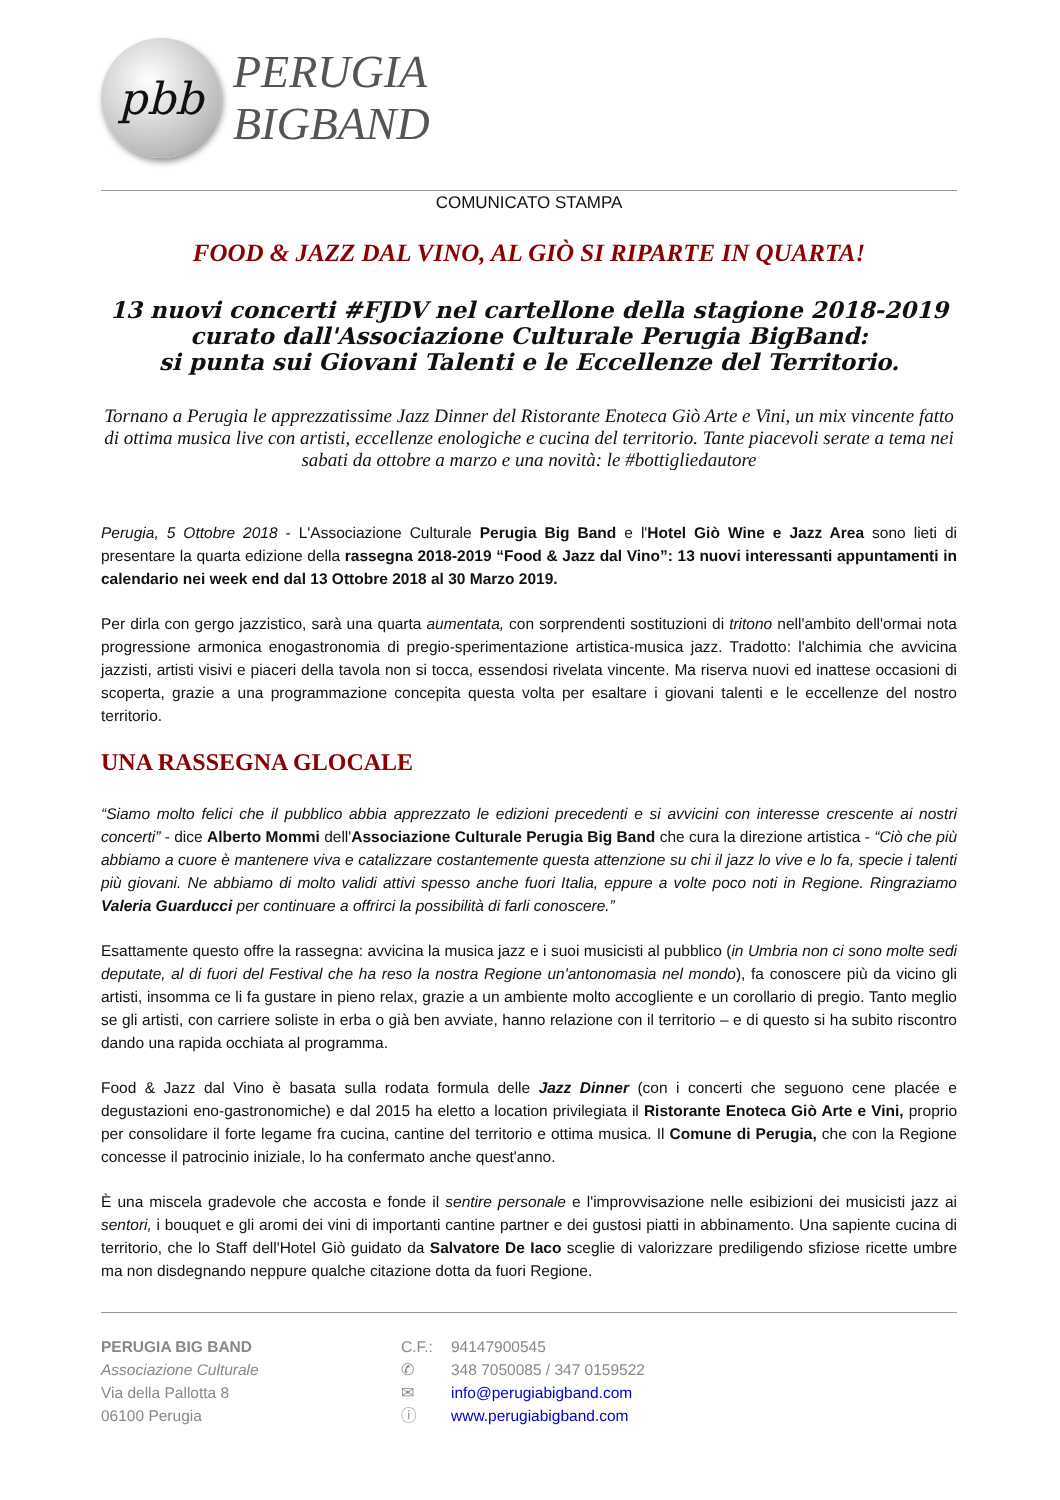pbb
PERUGIA
BIGBAND
COMUNICATO STAMPA
FOOD & JAZZ DAL VINO, AL GIÒ SI RIPARTE IN QUARTA!
13 nuovi concerti #FJDV nel cartellone della stagione 2018-2019
curato dall'Associazione Culturale Perugia BigBand:
si punta sui Giovani Talenti e le Eccellenze del Territorio.
Tornano a Perugia le apprezzatissime Jazz Dinner del Ristorante Enoteca Giò Arte e Vini, un mix vincente fatto di ottima musica live con artisti, eccellenze enologiche e cucina del territorio. Tante piacevoli serate a tema nei sabati da ottobre a marzo e una novità: le #bottigliedautore
Perugia, 5 Ottobre 2018 - L'Associazione Culturale Perugia Big Band e l'Hotel Giò Wine e Jazz Area sono lieti di presentare la quarta edizione della rassegna 2018-2019 “Food & Jazz dal Vino”: 13 nuovi interessanti appuntamenti in calendario nei week end dal 13 Ottobre 2018 al 30 Marzo 2019.
Per dirla con gergo jazzistico, sarà una quarta aumentata, con sorprendenti sostituzioni di tritono nell'ambito dell'ormai nota progressione armonica enogastronomia di pregio-sperimentazione artistica-musica jazz. Tradotto: l'alchimia che avvicina jazzisti, artisti visivi e piaceri della tavola non si tocca, essendosi rivelata vincente. Ma riserva nuovi ed inattese occasioni di scoperta, grazie a una programmazione concepita questa volta per esaltare i giovani talenti e le eccellenze del nostro territorio.
UNA RASSEGNA GLOCALE
“Siamo molto felici che il pubblico abbia apprezzato le edizioni precedenti e si avvicini con interesse crescente ai nostri concerti” - dice Alberto Mommi dell'Associazione Culturale Perugia Big Band che cura la direzione artistica - “Ciò che più abbiamo a cuore è mantenere viva e catalizzare costantemente questa attenzione su chi il jazz lo vive e lo fa, specie i talenti più giovani. Ne abbiamo di molto validi attivi spesso anche fuori Italia, eppure a volte poco noti in Regione. Ringraziamo Valeria Guarducci per continuare a offrirci la possibilità di farli conoscere.”
Esattamente questo offre la rassegna: avvicina la musica jazz e i suoi musicisti al pubblico (in Umbria non ci sono molte sedi deputate, al di fuori del Festival che ha reso la nostra Regione un'antonomasia nel mondo), fa conoscere più da vicino gli artisti, insomma ce li fa gustare in pieno relax, grazie a un ambiente molto accogliente e un corollario di pregio. Tanto meglio se gli artisti, con carriere soliste in erba o già ben avviate, hanno relazione con il territorio – e di questo si ha subito riscontro dando una rapida occhiata al programma.
Food & Jazz dal Vino è basata sulla rodata formula delle Jazz Dinner (con i concerti che seguono cene placée e degustazioni eno-gastronomiche) e dal 2015 ha eletto a location privilegiata il Ristorante Enoteca Giò Arte e Vini, proprio per consolidare il forte legame fra cucina, cantine del territorio e ottima musica. Il Comune di Perugia, che con la Regione concesse il patrocinio iniziale, lo ha confermato anche quest'anno.
È una miscela gradevole che accosta e fonde il sentire personale e l'improvvisazione nelle esibizioni dei musicisti jazz ai sentori, i bouquet e gli aromi dei vini di importanti cantine partner e dei gustosi piatti in abbinamento. Una sapiente cucina di territorio, che lo Staff dell'Hotel Giò guidato da Salvatore De Iaco sceglie di valorizzare prediligendo sfiziose ricette umbre ma non disdegnando neppure qualche citazione dotta da fuori Regione.
PERUGIA BIG BAND
Associazione Culturale
Via della Pallotta 8
06100 Perugia
C.F.:
✆
✉
ⓘ
94147900545
348 7050085 / 347 0159522
info@perugiabigband.com
www.perugiabigband.com